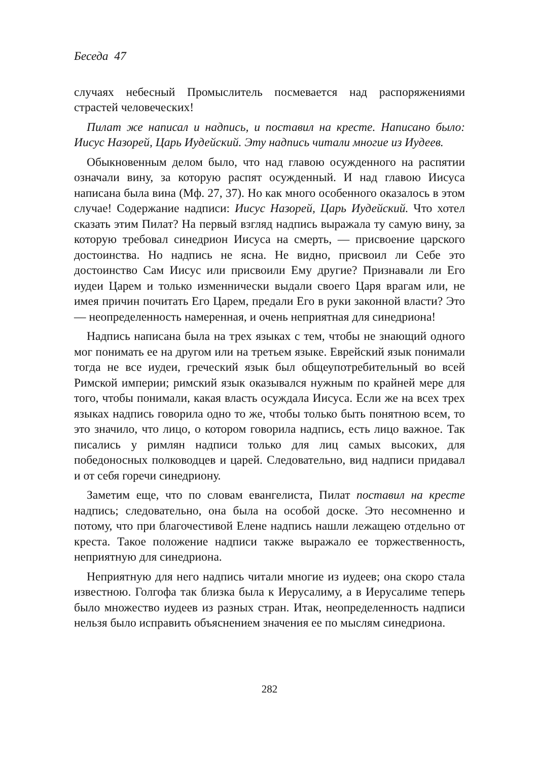Беседа 47
случаях небесный Промыслитель посмевается над распоряжениями страстей человеческих!
Пилат же написал и надпись, и поставил на кресте. Написано было: Иисус Назорей, Царь Иудейский. Эту надпись читали многие из Иудеев.
Обыкновенным делом было, что над главою осужденного на распятии означали вину, за которую распят осужденный. И над главою Иисуса написана была вина (Мф. 27, 37). Но как много особенного оказалось в этом случае! Содержание надписи: Иисус Назорей, Царь Иудейский. Что хотел сказать этим Пилат? На первый взгляд надпись выражала ту самую вину, за которую требовал синедрион Иисуса на смерть, — присвоение царского достоинства. Но надпись не ясна. Не видно, присвоил ли Себе это достоинство Сам Иисус или присвоили Ему другие? Признавали ли Его иудеи Царем и только изменнически выдали своего Царя врагам или, не имея причин почитать Его Царем, предали Его в руки законной власти? Это — неопределенность намеренная, и очень неприятная для синедриона!
Надпись написана была на трех языках с тем, чтобы не знающий одного мог понимать ее на другом или на третьем языке. Еврейский язык понимали тогда не все иудеи, греческий язык был общеупотребительный во всей Римской империи; римский язык оказывался нужным по крайней мере для того, чтобы понимали, какая власть осуждала Иисуса. Если же на всех трех языках надпись говорила одно то же, чтобы только быть понятною всем, то это значило, что лицо, о котором говорила надпись, есть лицо важное. Так писались у римлян надписи только для лиц самых высоких, для победоносных полководцев и царей. Следовательно, вид надписи придавал и от себя горечи синедриону.
Заметим еще, что по словам евангелиста, Пилат поставил на кресте надпись; следовательно, она была на особой доске. Это несомненно и потому, что при благочестивой Елене надпись нашли лежащею отдельно от креста. Такое положение надписи также выражало ее торжественность, неприятную для синедриона.
Неприятную для него надпись читали многие из иудеев; она скоро стала известною. Голгофа так близка была к Иерусалиму, а в Иерусалиме теперь было множество иудеев из разных стран. Итак, неопределенность надписи нельзя было исправить объяснением значения ее по мыслям синедриона.
282